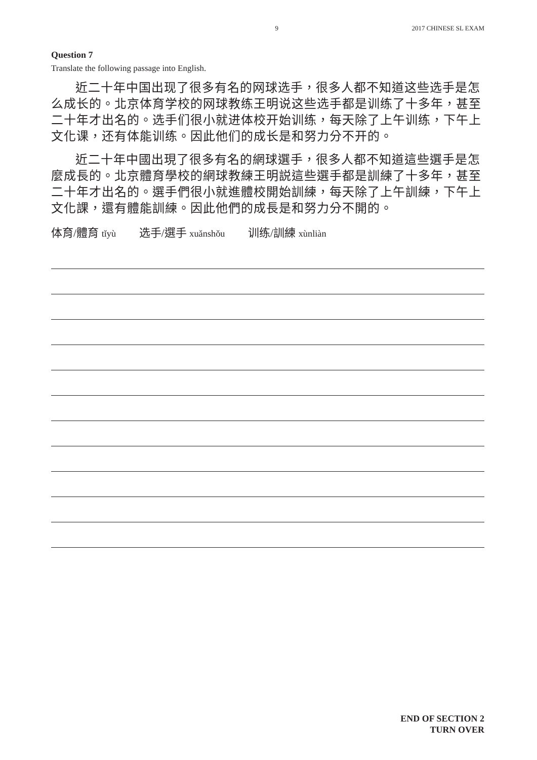9 2017 CHINESE SL EXAM
Question 7
Translate the following passage into English.
近二十年中国出现了很多有名的网球选手，很多人都不知道这些选手是怎么成长的。北京体育学校的网球教练王明说这些选手都是训练了十多年，甚至二十年才出名的。选手们很小就进体校开始训练，每天除了上午训练，下午上文化课，还有体能训练。因此他们的成长是和努力分不开的。
近二十年中國出現了很多有名的網球選手，很多人都不知道這些選手是怎麼成長的。北京體育學校的網球教練王明説這些選手都是訓練了十多年，甚至二十年才出名的。選手們很小就進體校開始訓練，每天除了上午訓練，下午上文化課，還有體能訓練。因此他們的成長是和努力分不開的。
体育/體育 tǐyù 选手/選手 xuǎnshǒu 训练/訓練 xùnliàn
END OF SECTION 2
TURN OVER